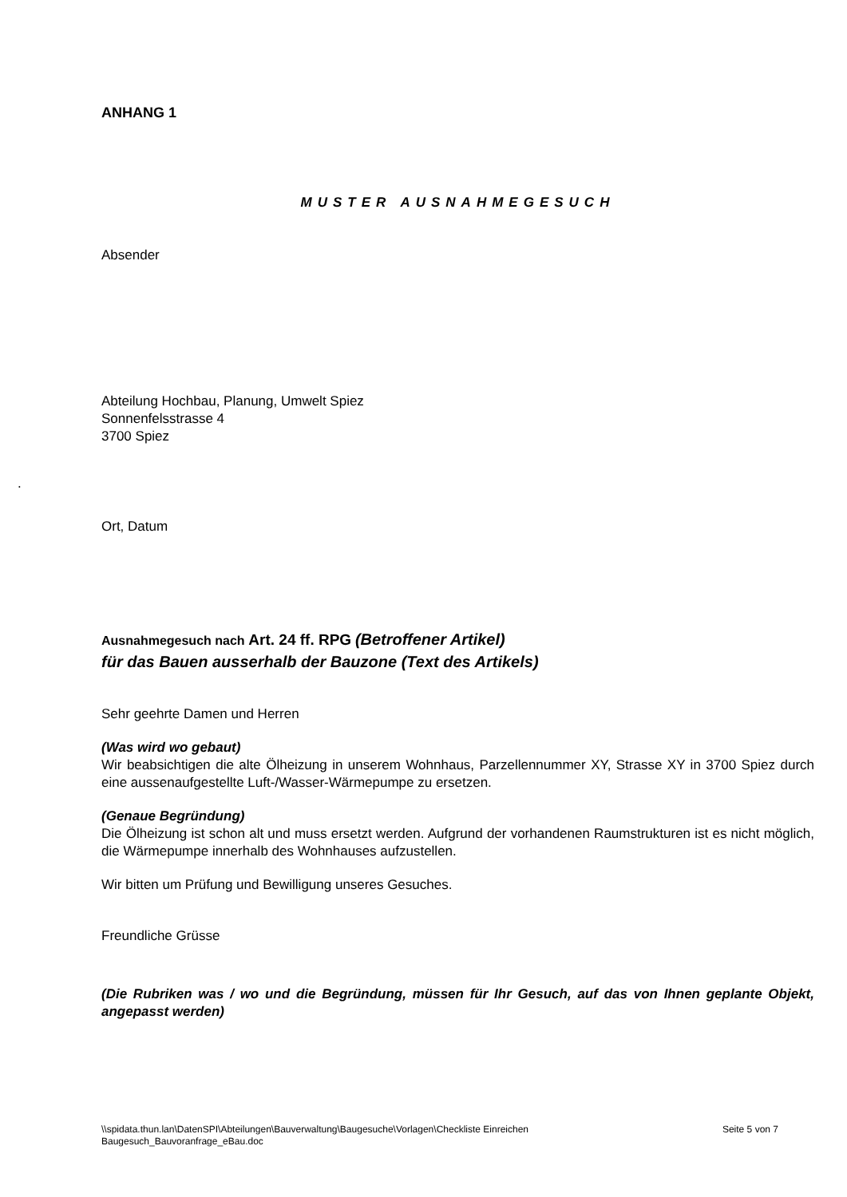ANHANG 1
MUSTER AUSNAHMEGESUCH
Absender
Abteilung Hochbau, Planung, Umwelt Spiez
Sonnenfelsstrasse 4
3700 Spiez
.
Ort, Datum
Ausnahmegesuch nach Art. 24 ff. RPG (Betroffener Artikel)
für das Bauen ausserhalb der Bauzone (Text des Artikels)
Sehr geehrte Damen und Herren
(Was wird wo gebaut)
Wir beabsichtigen die alte Ölheizung in unserem Wohnhaus, Parzellennummer XY, Strasse XY in 3700 Spiez durch eine aussenaufgestellte Luft-/Wasser-Wärmepumpe zu ersetzen.
(Genaue Begründung)
Die Ölheizung ist schon alt und muss ersetzt werden. Aufgrund der vorhandenen Raumstrukturen ist es nicht möglich, die Wärmepumpe innerhalb des Wohnhauses aufzustellen.
Wir bitten um Prüfung und Bewilligung unseres Gesuches.
Freundliche Grüsse
(Die Rubriken was / wo und die Begründung, müssen für Ihr Gesuch, auf das von Ihnen geplante Objekt, angepasst werden)
\\spidata.thun.lan\DatenSPI\Abteilungen\Bauverwaltung\Baugesuche\Vorlagen\Checkliste Einreichen Baugesuch_Bauvoranfrage_eBau.doc
Seite 5 von 7